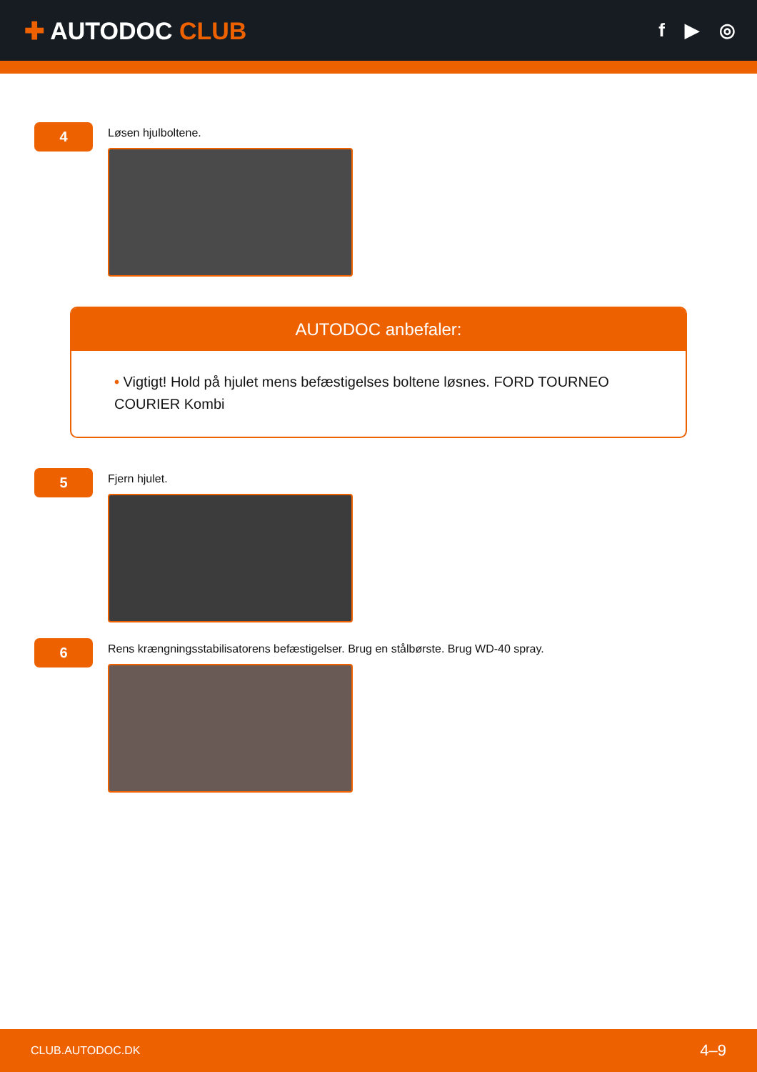✚ AUTODOC CLUB
f ▶ ◎
4
Løsen hjulboltene.
AUTODOC anbefaler:
• Vigtigt! Hold på hjulet mens befæstigelses boltene løsnes. FORD TOURNEO COURIER Kombi
5
Fjern hjulet.
6
Rens krængningsstabilisatorens befæstigelser. Brug en stålbørste. Brug WD-40 spray.
CLUB.AUTODOC.DK 4–9